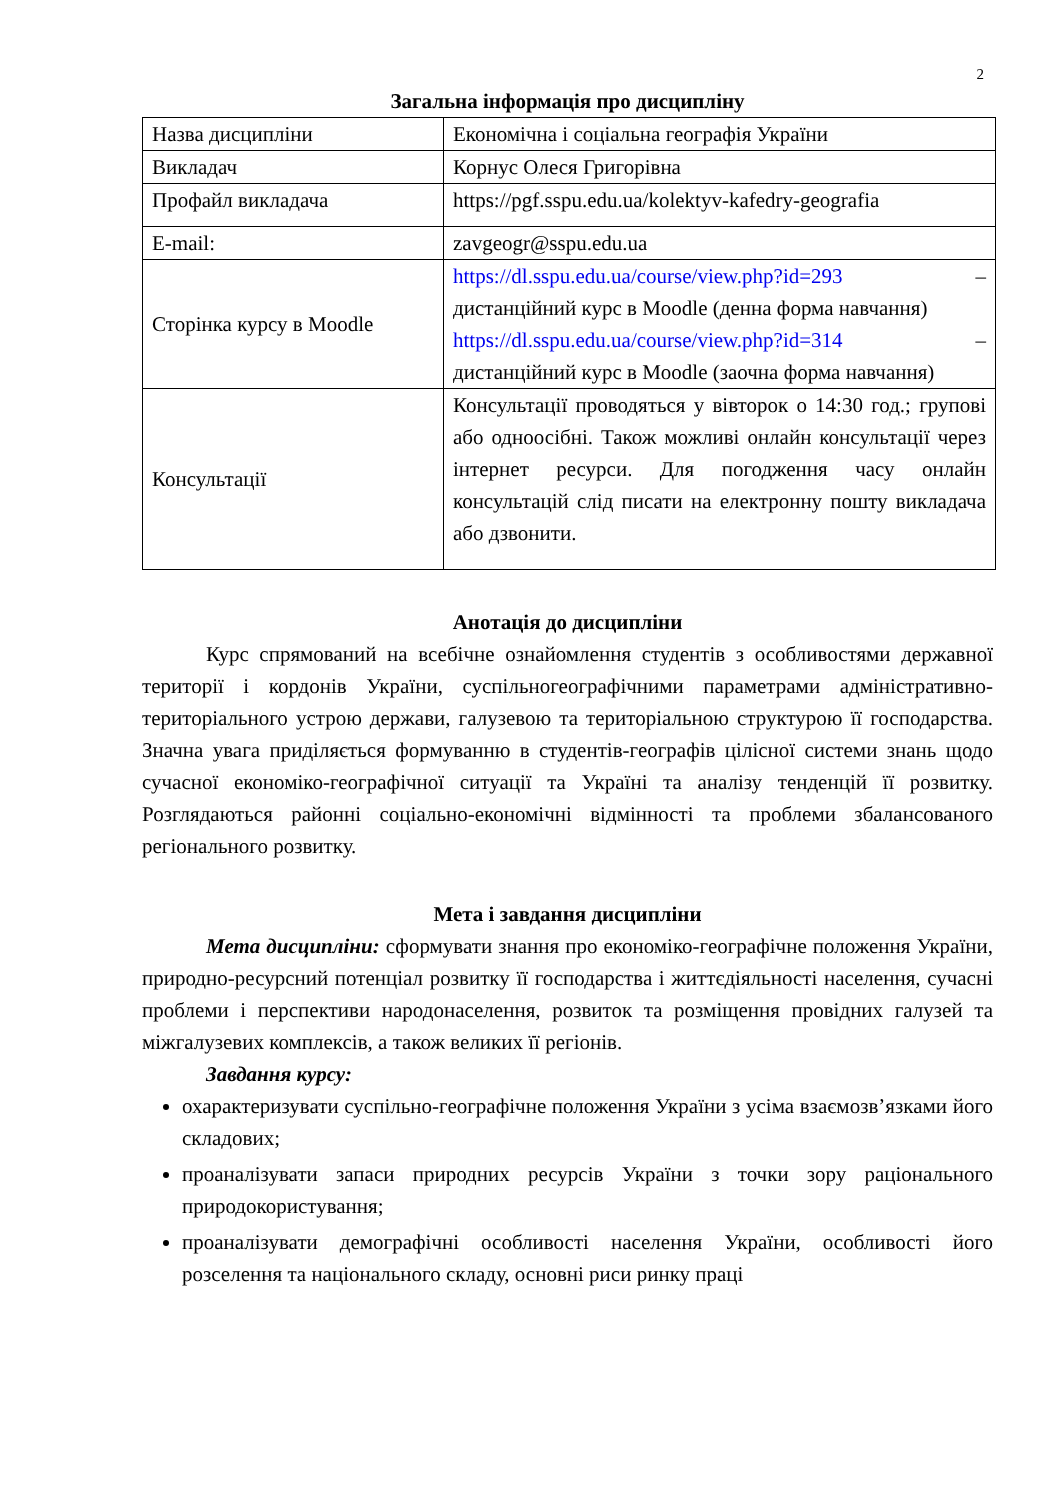2
Загальна інформація про дисципліну
| Назва дисципліни | Економічна і соціальна географія України |
| Викладач | Корнус Олеся Григорівна |
| Профайл викладача | https://pgf.sspu.edu.ua/kolektyv-kafedry-geografia |
| E-mail: | zavgeogr@sspu.edu.ua |
| Сторінка курсу в Moodle | https://dl.sspu.edu.ua/course/view.php?id=293 – дистанційний курс в Moodle (денна форма навчання) https://dl.sspu.edu.ua/course/view.php?id=314 – дистанційний курс в Moodle (заочна форма навчання) |
| Консультації | Консультації проводяться у вівторок о 14:30 год.; групові або одноосібні. Також можливі онлайн консультації через інтернет ресурси. Для погодження часу онлайн консультацій слід писати на електронну пошту викладача або дзвонити. |
Анотація до дисципліни
Курс спрямований на всебічне ознайомлення студентів з особливостями державної території і кордонів України, суспільногеографічними параметрами адміністративно-територіального устрою держави, галузевою та територіальною структурою її господарства. Значна увага приділяється формуванню в студентів-географів цілісної системи знань щодо сучасної економіко-географічної ситуації та Україні та аналізу тенденцій її розвитку. Розглядаються районні соціально-економічні відмінності та проблеми збалансованого регіонального розвитку.
Мета і завдання дисципліни
Мета дисципліни: сформувати знання про економіко-географічне положення України, природно-ресурсний потенціал розвитку її господарства і життєдіяльності населення, сучасні проблеми і перспективи народонаселення, розвиток та розміщення провідних галузей та міжгалузевих комплексів, а також великих її регіонів.
Завдання курсу:
охарактеризувати суспільно-географічне положення України з усіма взаємозв’язками його складових;
проаналізувати запаси природних ресурсів України з точки зору раціонального природокористування;
проаналізувати демографічні особливості населення України, особливості його розселення та національного складу, основні риси ринку праці